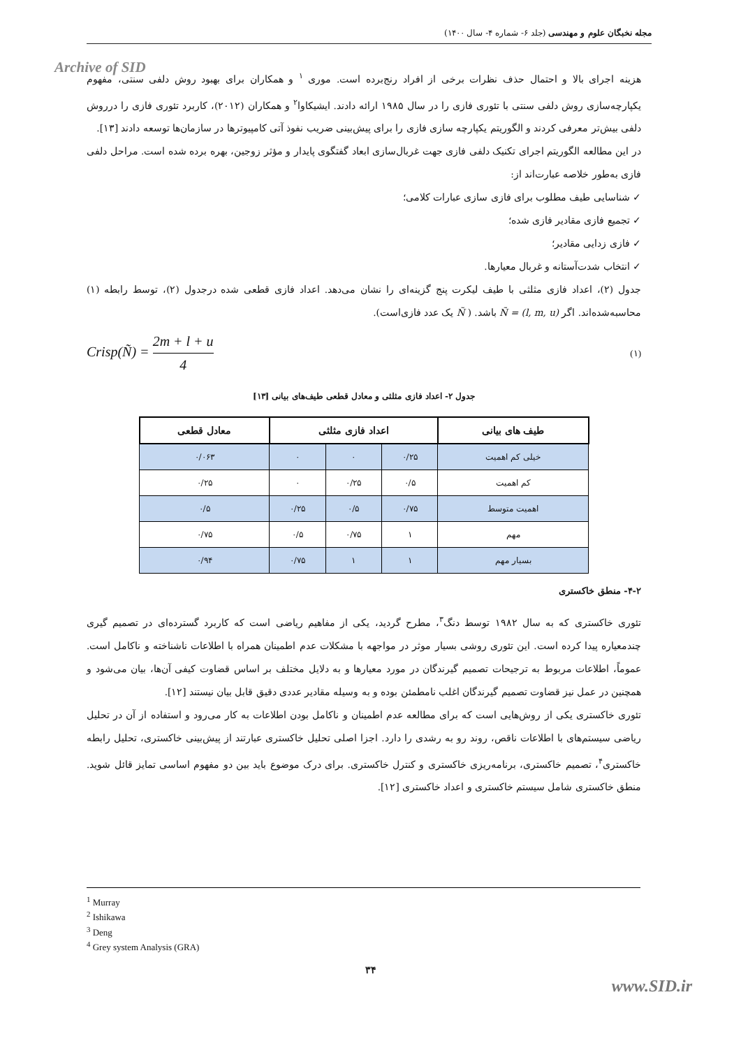مجله نخبگان علوم و مهندسی (جلد ۶- شماره ۴- سال ۱۴۰۰)
Archive of SID
هزینه اجرای بالا و احتمال حذف نظرات برخی از افراد رنج‌برده است. موری <sup>۱</sup> و همکاران برای بهبود روش دلفی سنتی، مفهوم یکپارچه‌سازی روش دلفی سنتی با تئوری فازی را در سال ۱۹۸۵ ارائه دادند. ایشیکاوا<sup>۲</sup> و همکاران (۲۰۱۲)، کاربرد تئوری فازی را درروش دلفی بیش‌تر معرفی کردند و الگوریتم یکپارچه سازی فازی را برای پیش‌بینی ضریب نفوذ آتی کامپیوترها در سازمان‌ها توسعه دادند [۱۳].
در این مطالعه الگوریتم اجرای تکنیک دلفی فازی جهت غربال‌سازی ابعاد گفتگوی پایدار و مؤثر زوجین، بهره برده شده است. مراحل دلفی فازی به‌طور خلاصه عبارت‌اند از:
✓ شناسایی طیف مطلوب برای فازی سازی عبارات کلامی؛
✓ تجمیع فازی مقادیر فازی شده؛
✓ فازی زدایی مقادیر؛
✓ انتخاب شدت‌آستانه و غربال معیارها.
جدول (۲)، اعداد فازی مثلثی با طیف لیکرت پنج گزینه‌ای را نشان می‌دهد. اعداد فازی قطعی شده درجدول (۲)، توسط رابطه (۱) محاسبه‌شده‌اند. اگر Ñ = (l, m, u) باشد. ( Ñ یک عدد فازی‌است).
Crisp(Ñ) = 2m + l + u 4 (۱)
جدول ۲- اعداد فازی مثلثی و معادل قطعی طیف‌های بیانی [۱۳]
| طیف های بیانی | اعداد فازی مثلثی | | | معادل قطعی |
| --- | --- | --- | --- | --- |
| خیلی کم اهمیت | ۰/۲۵ | ۰ | ۰ | ۰/۰۶۳ |
| کم اهمیت | ۰/۵ | ۰/۲۵ | ۰ | ۰/۲۵ |
| اهمیت متوسط | ۰/۷۵ | ۰/۵ | ۰/۲۵ | ۰/۵ |
| مهم | ۱ | ۰/۷۵ | ۰/۵ | ۰/۷۵ |
| بسیار مهم | ۱ | ۱ | ۰/۷۵ | ۰/۹۴ |
۴-۲- منطق خاکستری
تئوری خاکستری که به سال ۱۹۸۲ توسط دنگ<sup>۳</sup>، مطرح گردید، یکی از مفاهیم ریاضی است که کاربرد گسترده‌ای در تصمیم گیری چندمعیاره پیدا کرده است. این تئوری روشی بسیار موثر در مواجهه با مشکلات عدم اطمینان همراه با اطلاعات ناشناخته و ناکامل است. عموماً، اطلاعات مربوط به ترجیحات تصمیم گیرندگان در مورد معیارها و به دلایل مختلف بر اساس قضاوت کیفی آن‌ها، بیان می‌شود و همچنین در عمل نیز قضاوت تصمیم گیرندگان اغلب نامطمئن بوده و به وسیله مقادیر عددی دقیق قابل بیان نیستند [۱۲].
تئوری خاکستری یکی از روش‌هایی است که برای مطالعه عدم اطمینان و ناکامل بودن اطلاعات به کار می‌رود و استفاده از آن در تحلیل ریاضی سیستم‌های با اطلاعات ناقص، روند رو به رشدی را دارد. اجزا اصلی تحلیل خاکستری عبارتند از پیش‌بینی خاکستری، تحلیل رابطه خاکستری<sup>۴</sup>، تصمیم خاکستری، برنامه‌ریزی خاکستری و کنترل خاکستری. برای درک موضوع باید بین دو مفهوم اساسی تمایز قائل شوید. منطق خاکستری شامل سیستم خاکستری و اعداد خاکستری [۱۲].
<sup>1</sup> Murray
<sup>2</sup> Ishikawa
<sup>3</sup> Deng
<sup>4</sup> Grey system Analysis (GRA)
۳۴
www.SID.ir